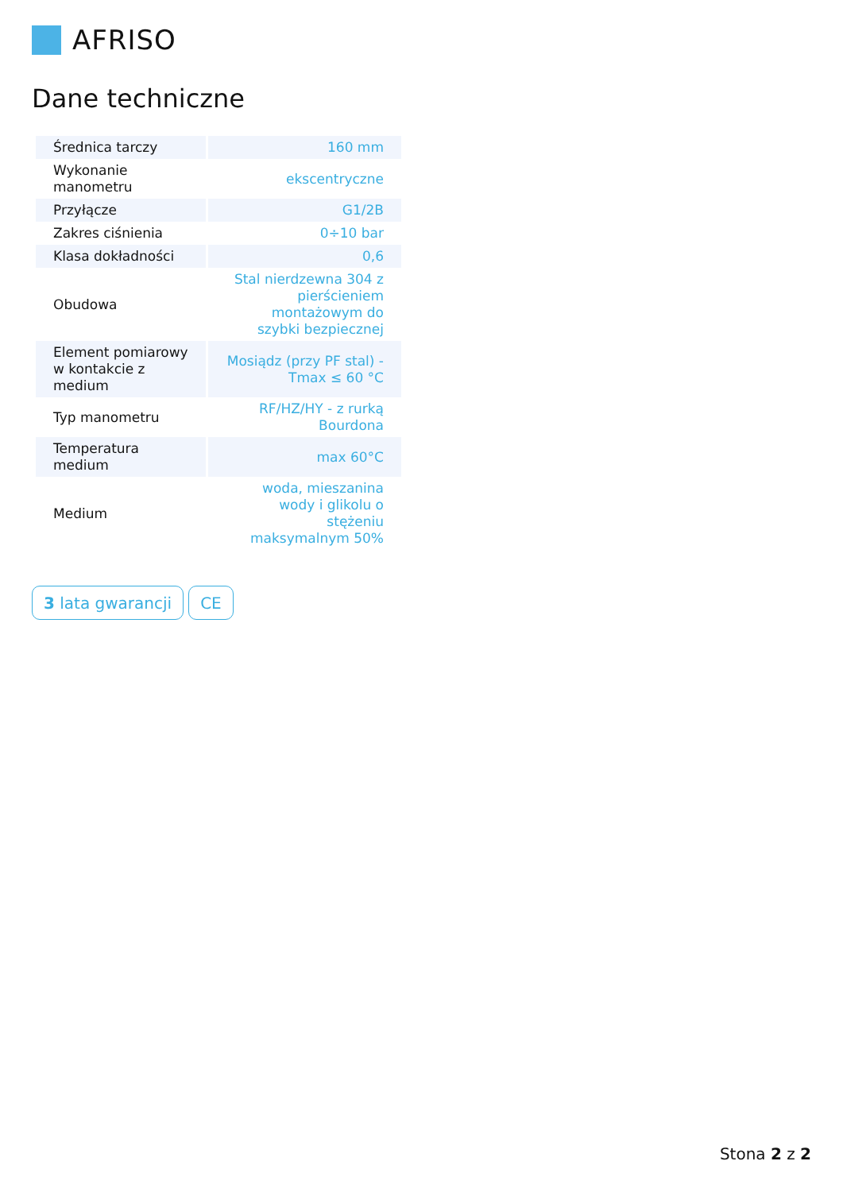AFRISO
Dane techniczne
| Średnica tarczy | 160 mm |
| Wykonanie manometru | ekscentryczne |
| Przyłącze | G1/2B |
| Zakres ciśnienia | 0÷10 bar |
| Klasa dokładności | 0,6 |
| Obudowa | Stal nierdzewna 304 z pierścieniem montażowym do szybki bezpiecznej |
| Element pomiarowy w kontakcie z medium | Mosiądz (przy PF stal) - Tmax ≤ 60 °C |
| Typ manometru | RF/HZ/HY - z rurką Bourdona |
| Temperatura medium | max 60°C |
| Medium | woda, mieszanina wody i glikolu o stężeniu maksymalnym 50% |
3 lata gwarancji CE
Stona 2 z 2